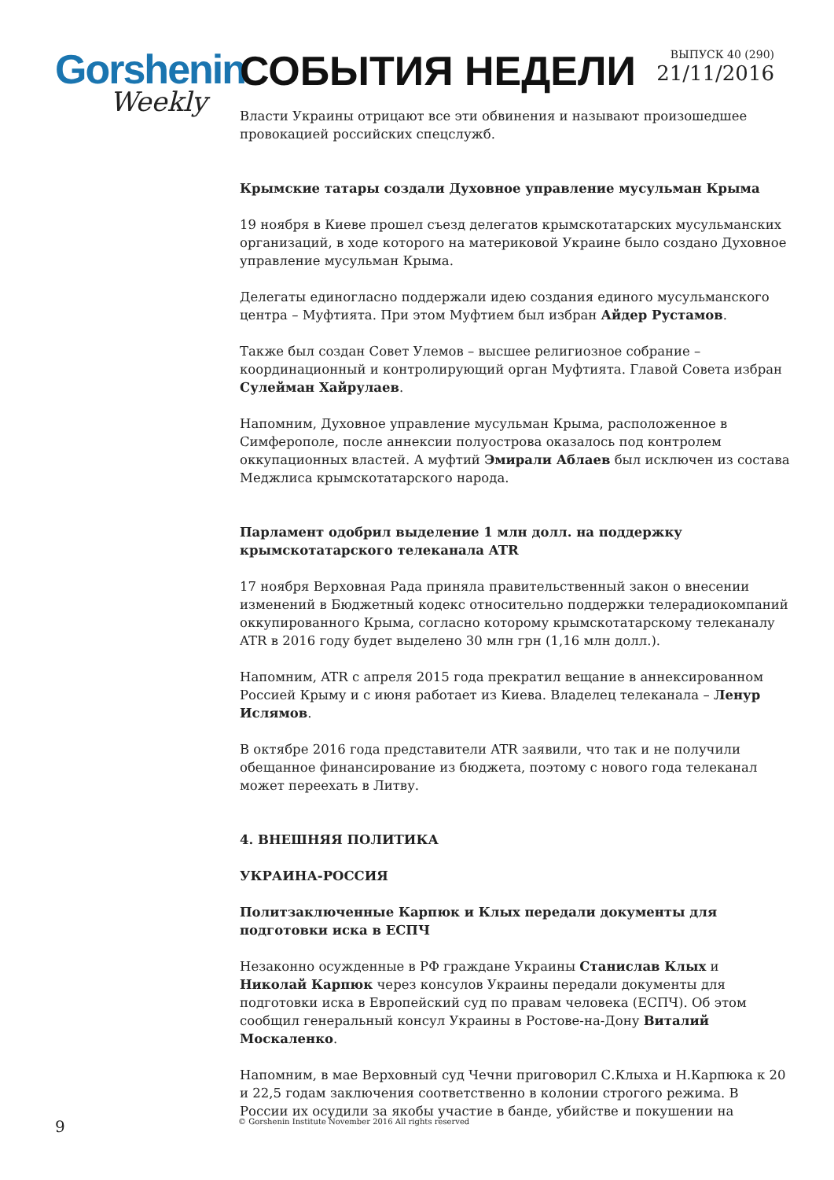Gorshenin
Weekly
СОБЫТИЯ НЕДЕЛИ
ВЫПУСК 40 (290)
21/11/2016
Власти Украины отрицают все эти обвинения и называют произошедшее провокацией российских спецслужб.
Крымские татары создали Духовное управление мусульман Крыма
19 ноября в Киеве прошел съезд делегатов крымскотатарских мусульманских организаций, в ходе которого на материковой Украине было создано Духовное управление мусульман Крыма.
Делегаты единогласно поддержали идею создания единого мусульманского центра – Муфтията. При этом Муфтием был избран Айдер Рустамов.
Также был создан Совет Улемов – высшее религиозное собрание – координационный и контролирующий орган Муфтията. Главой Совета избран Сулейман Хайрулаев.
Напомним, Духовное управление мусульман Крыма, расположенное в Симферополе, после аннексии полуострова оказалось под контролем оккупационных властей. А муфтий Эмирали Аблаев был исключен из состава Меджлиса крымскотатарского народа.
Парламент одобрил выделение 1 млн долл. на поддержку крымскотатарского телеканала ATR
17 ноября Верховная Рада приняла правительственный закон о внесении изменений в Бюджетный кодекс относительно поддержки телерадиокомпаний оккупированного Крыма, согласно которому крымскотатарскому телеканалу ATR в 2016 году будет выделено 30 млн грн (1,16 млн долл.).
Напомним, ATR с апреля 2015 года прекратил вещание в аннексированном Россией Крыму и с июня работает из Киева. Владелец телеканала – Ленур Ислямов.
В октябре 2016 года представители ATR заявили, что так и не получили обещанное финансирование из бюджета, поэтому с нового года телеканал может переехать в Литву.
4. ВНЕШНЯЯ ПОЛИТИКА
УКРАИНА-РОССИЯ
Политзаключенные Карпюк и Клых передали документы для подготовки иска в ЕСПЧ
Незаконно осужденные в РФ граждане Украины Станислав Клых и Николай Карпюк через консулов Украины передали документы для подготовки иска в Европейский суд по правам человека (ЕСПЧ). Об этом сообщил генеральный консул Украины в Ростове-на-Дону Виталий Москаленко.
Напомним, в мае Верховный суд Чечни приговорил С.Клыха и Н.Карпюка к 20 и 22,5 годам заключения соответственно в колонии строгого режима. В России их осудили за якобы участие в банде, убийстве и покушении на
9
© Gorshenin Institute November 2016 All rights reserved